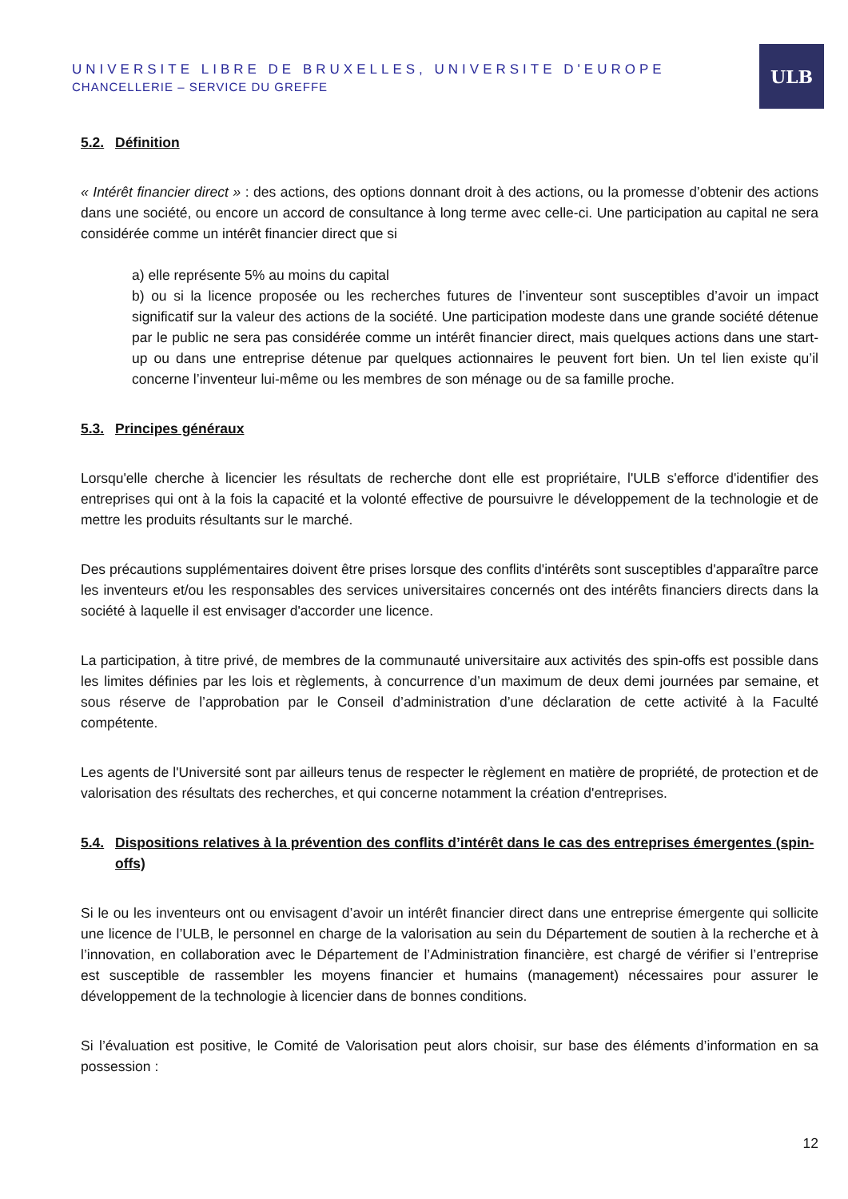UNIVERSITE LIBRE DE BRUXELLES, UNIVERSITE D'EUROPE
CHANCELLERIE – SERVICE DU GREFFE
ULB
5.2. Définition
« Intérêt financier direct » : des actions, des options donnant droit à des actions, ou la promesse d’obtenir des actions dans une société, ou encore un accord de consultance à long terme avec celle-ci. Une participation au capital ne sera considérée comme un intérêt financier direct que si
a) elle représente 5% au moins du capital
b) ou si la licence proposée ou les recherches futures de l’inventeur sont susceptibles d’avoir un impact significatif sur la valeur des actions de la société. Une participation modeste dans une grande société détenue par le public ne sera pas considérée comme un intérêt financier direct, mais quelques actions dans une start-up ou dans une entreprise détenue par quelques actionnaires le peuvent fort bien. Un tel lien existe qu’il concerne l’inventeur lui-même ou les membres de son ménage ou de sa famille proche.
5.3. Principes généraux
Lorsqu'elle cherche à licencier les résultats de recherche dont elle est propriétaire, l'ULB s'efforce d'identifier des entreprises qui ont à la fois la capacité et la volonté effective de poursuivre le développement de la technologie et de mettre les produits résultants sur le marché.
Des précautions supplémentaires doivent être prises lorsque des conflits d'intérêts sont susceptibles d'apparaître parce les inventeurs et/ou les responsables des services universitaires concernés ont des intérêts financiers directs dans la société à laquelle il est envisager d'accorder une licence.
La participation, à titre privé, de membres de la communauté universitaire aux activités des spin-offs est possible dans les limites définies par les lois et règlements, à concurrence d’un maximum de deux demi journées par semaine, et sous réserve de l’approbation par le Conseil d’administration d’une déclaration de cette activité à la Faculté compétente.
Les agents de l'Université sont par ailleurs tenus de respecter le règlement en matière de propriété, de protection et de valorisation des résultats des recherches, et qui concerne notamment la création d'entreprises.
5.4. Dispositions relatives à la prévention des conflits d’intérêt dans le cas des entreprises émergentes (spin-offs)
Si le ou les inventeurs ont ou envisagent d’avoir un intérêt financier direct dans une entreprise émergente qui sollicite une licence de l’ULB, le personnel en charge de la valorisation au sein du Département de soutien à la recherche et à l’innovation, en collaboration avec le Département de l’Administration financière, est chargé de vérifier si l’entreprise est susceptible de rassembler les moyens financier et humains (management) nécessaires pour assurer le développement de la technologie à licencier dans de bonnes conditions.
Si l’évaluation est positive, le Comité de Valorisation peut alors choisir, sur base des éléments d’information en sa possession :
12